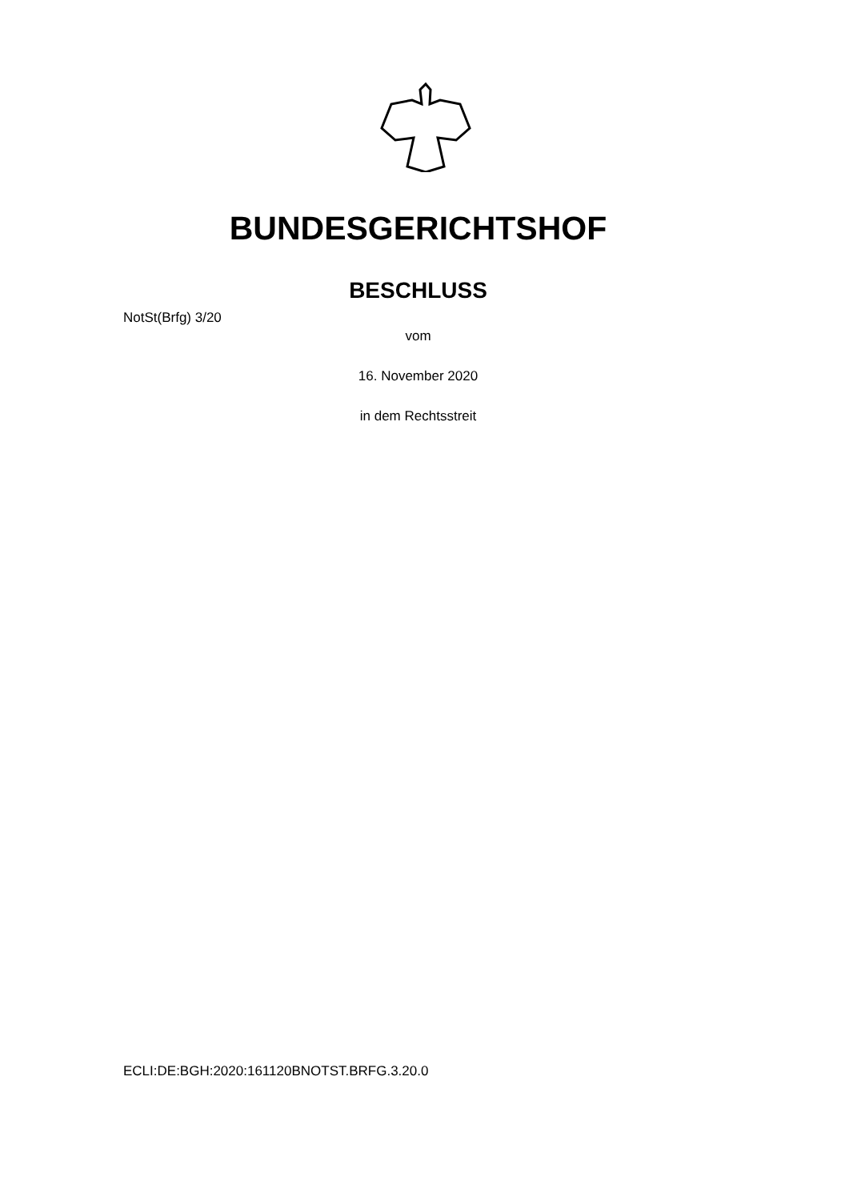BUNDESGERICHTSHOF
BESCHLUSS
NotSt(Brfg) 3/20
vom
16. November 2020
in dem Rechtsstreit
ECLI:DE:BGH:2020:161120BNOTST.BRFG.3.20.0